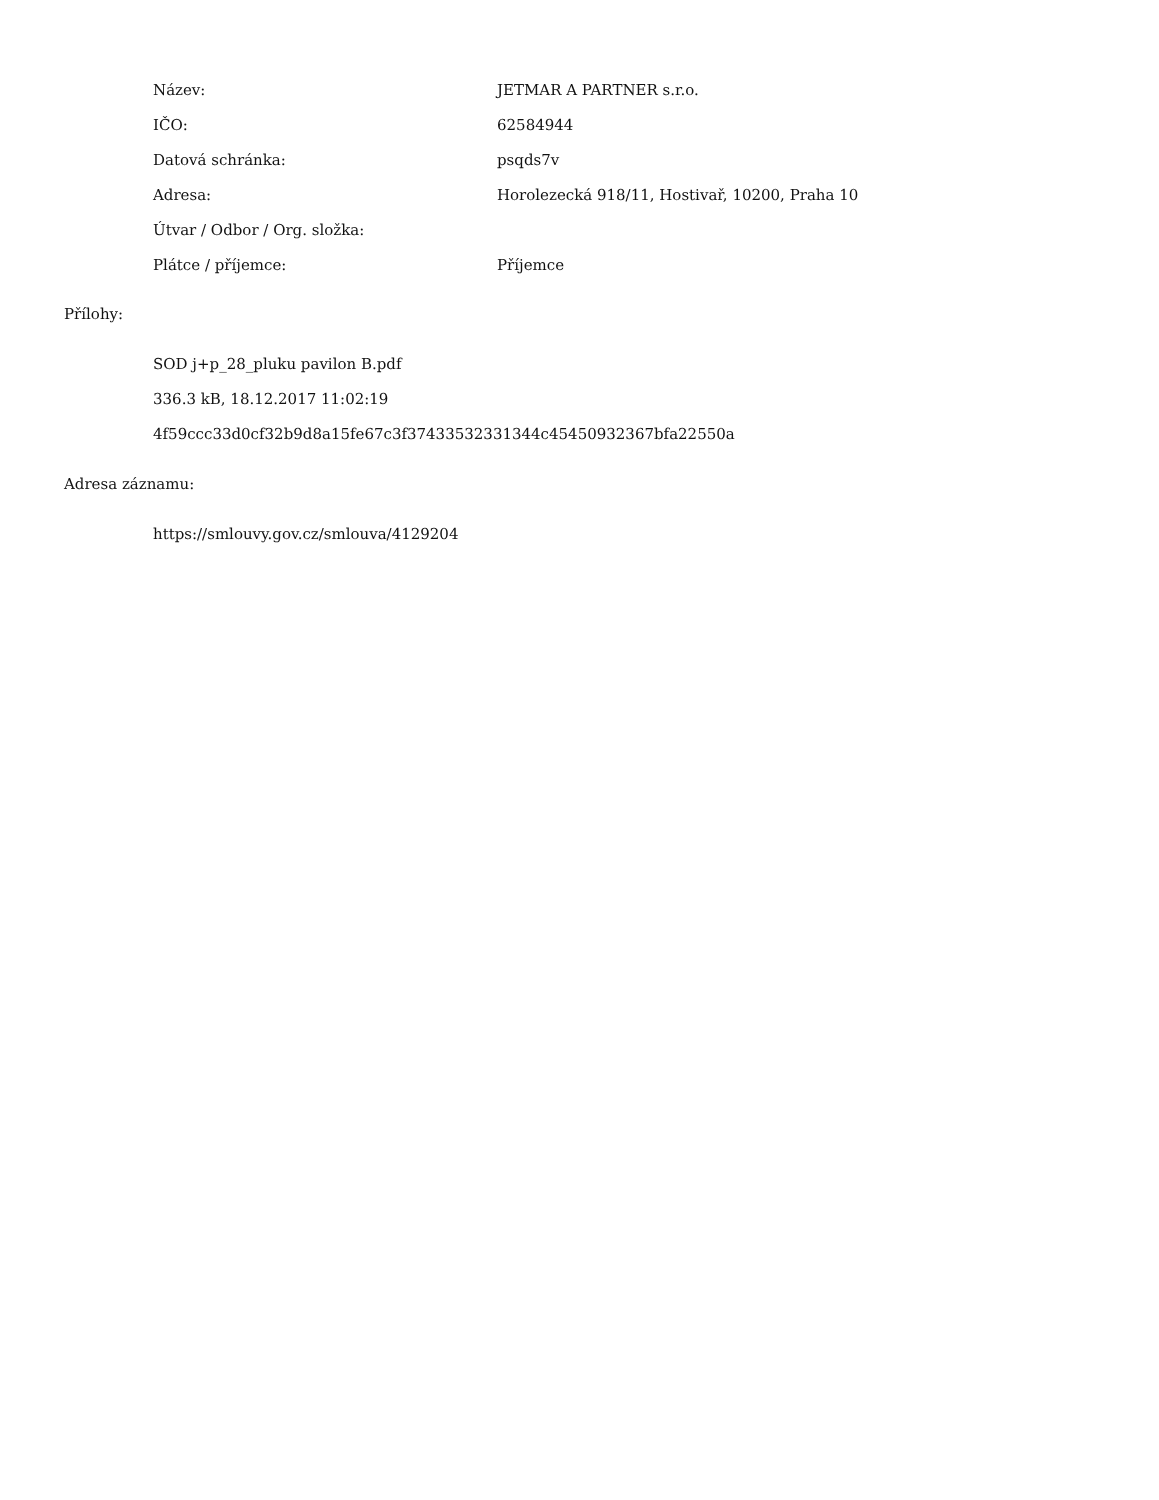| Název: | JETMAR A PARTNER s.r.o. |
| IČO: | 62584944 |
| Datová schránka: | psqds7v |
| Adresa: | Horolezecká 918/11, Hostivař, 10200, Praha 10 |
| Útvar / Odbor / Org. složka: | |
| Plátce / příjemce: | Příjemce |
Přílohy:
SOD j+p_28_pluku pavilon B.pdf
336.3 kB, 18.12.2017 11:02:19
4f59ccc33d0cf32b9d8a15fe67c3f37433532331344c45450932367bfa22550a
Adresa záznamu:
https://smlouvy.gov.cz/smlouva/4129204